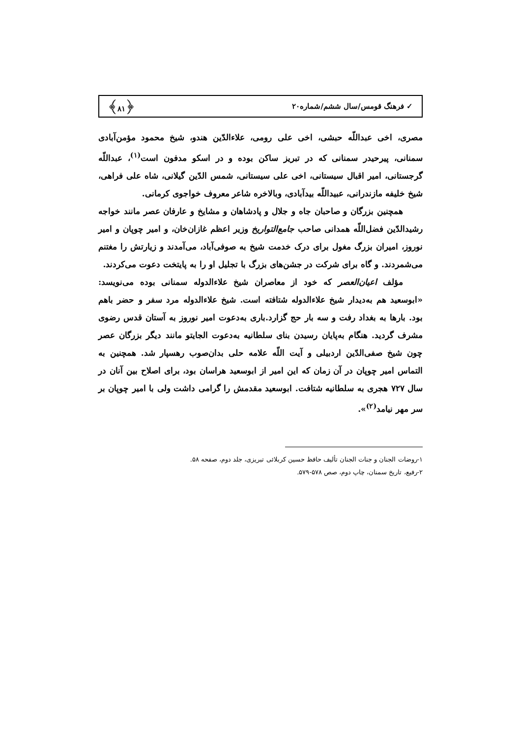✓ فرهنگ قومس/سال ششم/شماره۲۰ ﴿۸۱﴾
مصری، اخی عبداللّه حبشی، اخی علی رومی، علاءالدّین هندو، شیخ محمود مؤمن‌آبادی سمنانی، پیرحیدر سمنانی که در تبریز ساکن بوده و در اسکو مدفون است<sup>(۱)</sup>، عبداللّه گرجستانی، امیر اقبال سیستانی، اخی علی سیستانی، شمس الدّین گیلانی، شاه علی فراهی، شیخ خلیفه مازندرانی، عبیداللّه بیدآبادی، وبالاخره شاعر معروف خواجوی کرمانی.
همچنین بزرگان و صاحبان جاه و جلال و پادشاهان و مشایخ و عارفان عصر مانند خواجه رشیدالدّین فضل‌اللّه همدانی صاحب جامع‌التواریخ وزیر اعظم غازان‌خان، و امیر چوپان و امیر نوروز، امیران بزرگ مغول برای درک خدمت شیخ به صوفی‌آباد، می‌آمدند و زیارتش را مغتنم می‌شمردند. و گاه برای شرکت در جشن‌های بزرگ با تجلیل او را به پایتخت دعوت می‌کردند.
مؤلف اعیان‌العصر که خود از معاصران شیخ علاءالدوله سمنانی بوده می‌نویسد: «ابوسعید هم به‌دیدار شیخ علاءالدوله شتافته است. شیخ علاءالدوله مرد سفر و حضر باهم بود. بارها به بغداد رفت و سه بار حج گزارد.باری به‌دعوت امیر نوروز به آستان قدس رضوی مشرف گردید. هنگام به‌پایان رسیدن بنای سلطانیه به‌دعوت الجایتو مانند دیگر بزرگان عصر چون شیخ صفی‌الدّین اردبیلی و آیت اللّه علامه حلی بدان‌صوب رهسپار شد. همچنین به التماس امیر چوپان در آن زمان که این امیر از ابوسعید هراسان بود، برای اصلاح بین آنان در سال ۷۲۷ هجری به سلطانیه شتافت. ابوسعید مقدمش را گرامی داشت ولی با امیر چوپان بر سر مهر نیامد<sup>(۲)</sup>».
۱-روضات الجنان و جنات الجنان تألیف حافظ حسین کربلائی تبریزی، جلد دوم، صفحه ۵۸.
۲-رفیع، تاریخ سمنان، چاپ دوم، صص ۵۷۸-۵۷۹.